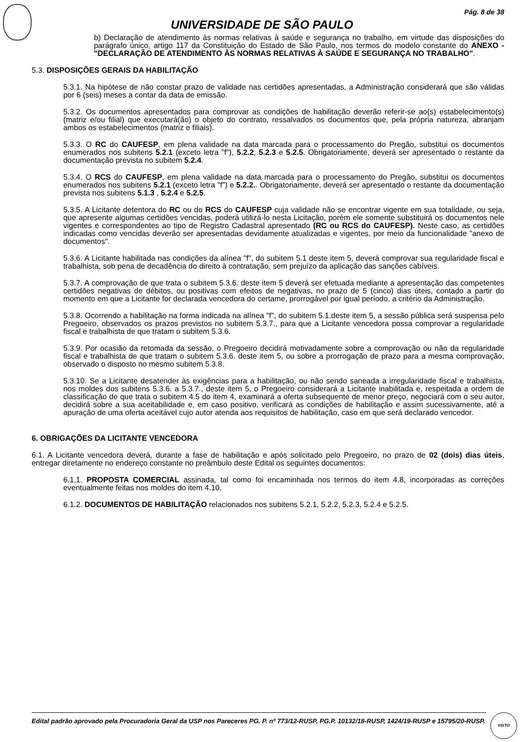Pág. 8 de 38
UNIVERSIDADE DE SÃO PAULO
b) Declaração de atendimento às normas relativas à saúde e segurança no trabalho, em virtude das disposições do parágrafo único, artigo 117 da Constituição do Estado de São Paulo, nos termos do modelo constante do ANEXO - "DECLARAÇÃO DE ATENDIMENTO ÀS NORMAS RELATIVAS À SAÚDE E SEGURANÇA NO TRABALHO".
5.3. DISPOSIÇÕES GERAIS DA HABILITAÇÃO
5.3.1. Na hipótese de não constar prazo de validade nas certidões apresentadas, a Administração considerará que são válidas por 6 (seis) meses a contar da data de emissão.
5.3.2. Os documentos apresentados para comprovar as condições de habilitação deverão referir-se ao(s) estabelecimento(s) (matriz e/ou filial) que executará(ão) o objeto do contrato, ressalvados os documentos que, pela própria natureza, abranjam ambos os estabelecimentos (matriz e filiais).
5.3.3. O RC do CAUFESP, em plena validade na data marcada para o processamento do Pregão, substitui os documentos enumerados nos subitens 5.2.1 (exceto letra "f"), 5.2.2, 5.2.3 e 5.2.5. Obrigatoriamente, deverá ser apresentado o restante da documentação prevista no subitem 5.2.4.
5.3.4. O RCS do CAUFESP, em plena validade na data marcada para o processamento do Pregão, substitui os documentos enumerados nos subitens 5.2.1 (exceto letra "f") e 5.2.2.. Obrigatoriamente, deverá ser apresentado o restante da documentação prevista nos subitens 5.1.3 , 5.2.4 e 5.2.5.
5.3.5. A Licitante detentora do RC ou do RCS do CAUFESP cuja validade não se encontrar vigente em sua totalidade, ou seja, que apresente algumas certidões vencidas, poderá utilizá-lo nesta Licitação, porém ele somente substituirá os documentos nele vigentes e correspondentes ao tipo de Registro Cadastral apresentado (RC ou RCS do CAUFESP). Neste caso, as certidões indicadas como vencidas deverão ser apresentadas devidamente atualizadas e vigentes, por meio da funcionalidade "anexo de documentos".
5.3.6. A Licitante habilitada nas condições da alínea "f", do subitem 5.1 deste item 5, deverá comprovar sua regularidade fiscal e trabalhista, sob pena de decadência do direito à contratação, sem prejuízo da aplicação das sanções cabíveis.
5.3.7. A comprovação de que trata o subitem 5.3.6. deste item 5 deverá ser efetuada mediante a apresentação das competentes certidões negativas de débitos, ou positivas com efeitos de negativas, no prazo de 5 (cinco) dias úteis, contado a partir do momento em que a Licitante for declarada vencedora do certame, prorrogável por igual período, a critério da Administração.
5.3.8. Ocorrendo a habilitação na forma indicada na alínea "f", do subitem 5.1.deste item 5, a sessão pública será suspensa pelo Pregoeiro, observados os prazos previstos no subitem 5.3.7., para que a Licitante vencedora possa comprovar a regularidade fiscal e trabalhista de que tratam o subitem 5.3.6.
5.3.9. Por ocasião da retomada da sessão, o Pregoeiro decidirá motivadamente sobre a comprovação ou não da regularidade fiscal e trabalhista de que tratam o subitem 5.3.6. deste item 5, ou sobre a prorrogação de prazo para a mesma comprovação, observado o disposto no mesmo subitem 5.3.8.
5.3.10. Se a Licitante desatender às exigências para a habilitação, ou não sendo saneada a irregularidade fiscal e trabalhista, nos moldes dos subitens 5.3.6. a 5.3.7., deste item 5, o Pregoeiro considerará a Licitante inabilitada e, respeitada a ordem de classificação de que trata o subitem 4.5 do item 4, examinará a oferta subsequente de menor preço, negociará com o seu autor, decidirá sobre a sua aceitabilidade e, em caso positivo, verificará as condições de habilitação e assim sucessivamente, até a apuração de uma oferta aceitável cujo autor atenda aos requisitos de habilitação, caso em que será declarado vencedor.
6. OBRIGAÇÕES DA LICITANTE VENCEDORA
6.1. A Licitante vencedora deverá, durante a fase de habilitação e após solicitado pelo Pregoeiro, no prazo de 02 (dois) dias úteis, entregar diretamente no endereço constante no preâmbulo deste Edital os seguintes documentos:
6.1.1. PROPOSTA COMERCIAL assinada, tal como foi encaminhada nos termos do item 4.8, incorporadas as correções eventualmente feitas nos moldes do item 4.10.
6.1.2. DOCUMENTOS DE HABILITAÇÃO relacionados nos subitens 5.2.1, 5.2.2, 5.2.3, 5.2.4 e 5.2.5.
Edital padrão aprovado pela Procuradoria Geral da USP nos Pareceres PG. P. nº 773/12-RUSP, PG.P. 10132/18-RUSP, 1424/19-RUSP e 15795/20-RUSP.
VISTO